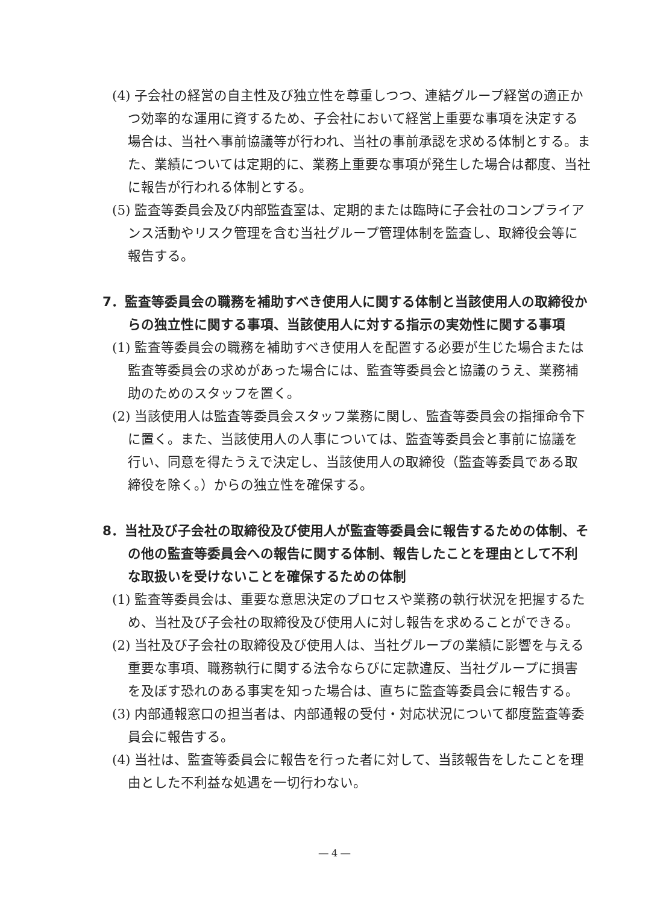(4) 子会社の経営の自主性及び独立性を尊重しつつ、連結グループ経営の適正かつ効率的な運用に資するため、子会社において経営上重要な事項を決定する場合は、当社へ事前協議等が行われ、当社の事前承認を求める体制とする。また、業績については定期的に、業務上重要な事項が発生した場合は都度、当社に報告が行われる体制とする。
(5) 監査等委員会及び内部監査室は、定期的または臨時に子会社のコンプライアンス活動やリスク管理を含む当社グループ管理体制を監査し、取締役会等に報告する。
7．監査等委員会の職務を補助すべき使用人に関する体制と当該使用人の取締役からの独立性に関する事項、当該使用人に対する指示の実効性に関する事項
(1) 監査等委員会の職務を補助すべき使用人を配置する必要が生じた場合または監査等委員会の求めがあった場合には、監査等委員会と協議のうえ、業務補助のためのスタッフを置く。
(2) 当該使用人は監査等委員会スタッフ業務に関し、監査等委員会の指揮命令下に置く。また、当該使用人の人事については、監査等委員会と事前に協議を行い、同意を得たうえで決定し、当該使用人の取締役（監査等委員である取締役を除く。）からの独立性を確保する。
8．当社及び子会社の取締役及び使用人が監査等委員会に報告するための体制、その他の監査等委員会への報告に関する体制、報告したことを理由として不利な取扱いを受けないことを確保するための体制
(1) 監査等委員会は、重要な意思決定のプロセスや業務の執行状況を把握するため、当社及び子会社の取締役及び使用人に対し報告を求めることができる。
(2) 当社及び子会社の取締役及び使用人は、当社グループの業績に影響を与える重要な事項、職務執行に関する法令ならびに定款違反、当社グループに損害を及ぼす恐れのある事実を知った場合は、直ちに監査等委員会に報告する。
(3) 内部通報窓口の担当者は、内部通報の受付・対応状況について都度監査等委員会に報告する。
(4) 当社は、監査等委員会に報告を行った者に対して、当該報告をしたことを理由とした不利益な処遇を一切行わない。
― 4 ―